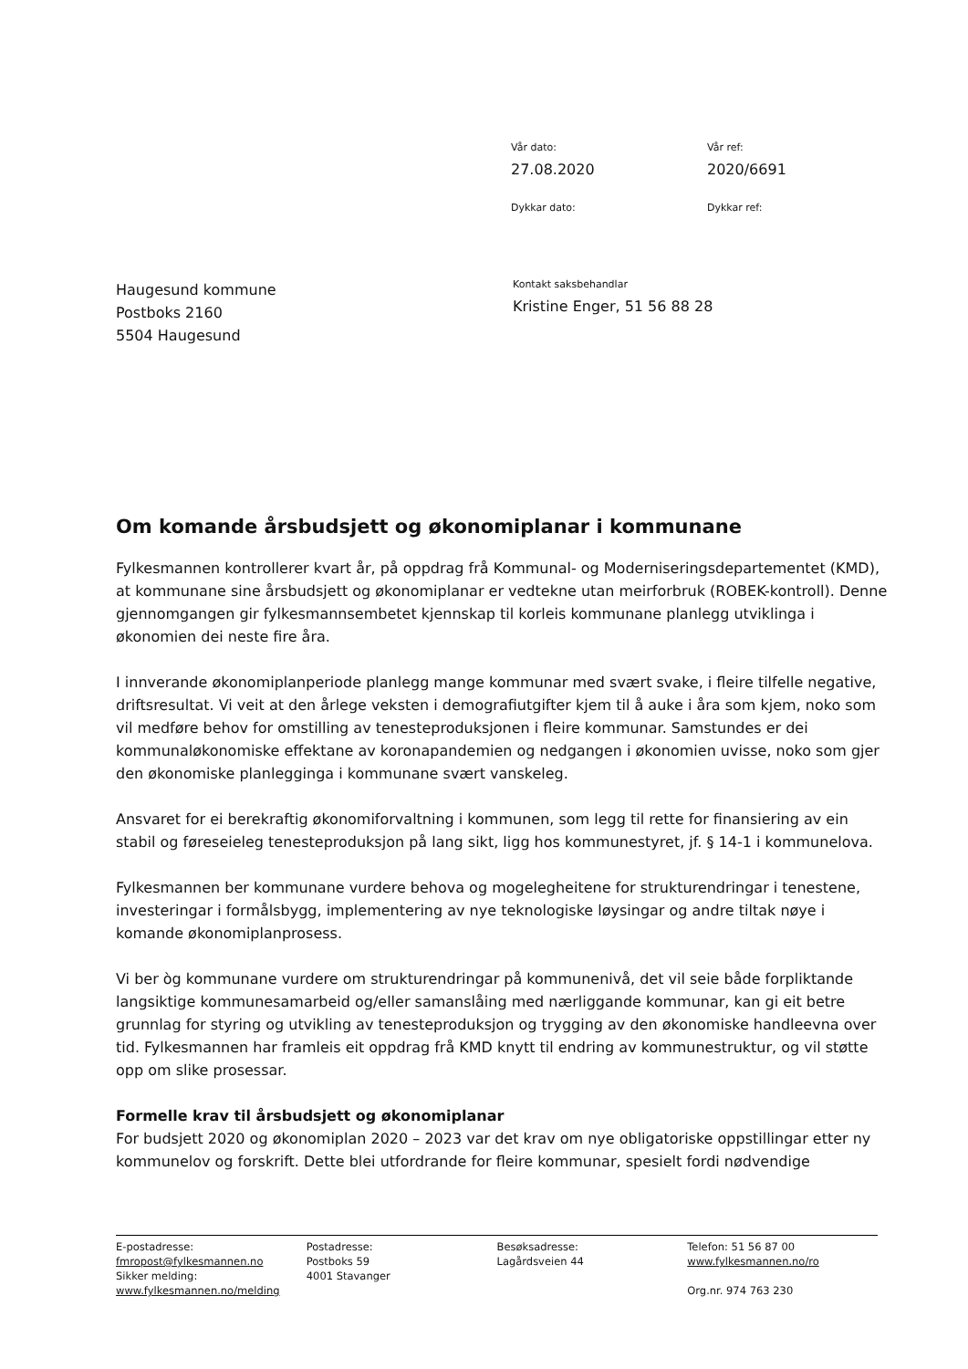Vår dato:
27.08.2020
Vår ref:
2020/6691
Dykkar dato: Dykkar ref:
Haugesund kommune
Postboks 2160
5504 Haugesund
Kontakt saksbehandlar
Kristine Enger, 51 56 88 28
Om komande årsbudsjett og økonomiplanar i kommunane
Fylkesmannen kontrollerer kvart år, på oppdrag frå Kommunal- og Moderniseringsdepartementet (KMD), at kommunane sine årsbudsjett og økonomiplanar er vedtekne utan meirforbruk (ROBEK-kontroll). Denne gjennomgangen gir fylkesmannsembetet kjennskap til korleis kommunane planlegg utviklinga i økonomien dei neste fire åra.
I innverande økonomiplanperiode planlegg mange kommunar med svært svake, i fleire tilfelle negative, driftsresultat. Vi veit at den årlege veksten i demografiutgifter kjem til å auke i åra som kjem, noko som vil medføre behov for omstilling av tenesteproduksjonen i fleire kommunar. Samstundes er dei kommunaløkonomiske effektane av koronapandemien og nedgangen i økonomien uvisse, noko som gjer den økonomiske planlegginga i kommunane svært vanskeleg.
Ansvaret for ei berekraftig økonomiforvaltning i kommunen, som legg til rette for finansiering av ein stabil og føreseieleg tenesteproduksjon på lang sikt, ligg hos kommunestyret, jf. § 14-1 i kommunelova.
Fylkesmannen ber kommunane vurdere behova og mogelegheitene for strukturendringar i tenestene, investeringar i formålsbygg, implementering av nye teknologiske løysingar og andre tiltak nøye i komande økonomiplanprosess.
Vi ber òg kommunane vurdere om strukturendringar på kommunenivå, det vil seie både forpliktande langsiktige kommunesamarbeid og/eller samanslåing med nærliggande kommunar, kan gi eit betre grunnlag for styring og utvikling av tenesteproduksjon og trygging av den økonomiske handleevna over tid. Fylkesmannen har framleis eit oppdrag frå KMD knytt til endring av kommunestruktur, og vil støtte opp om slike prosessar.
Formelle krav til årsbudsjett og økonomiplanar
For budsjett 2020 og økonomiplan 2020 – 2023 var det krav om nye obligatoriske oppstillingar etter ny kommunelov og forskrift. Dette blei utfordrande for fleire kommunar, spesielt fordi nødvendige
E-postadresse:
fmropost@fylkesmannen.no
Sikker melding:
www.fylkesmannen.no/melding
Postadresse:
Postboks 59
4001 Stavanger
Besøksadresse:
Lagårdsveien 44
Telefon: 51 56 87 00
www.fylkesmannen.no/ro
Org.nr. 974 763 230